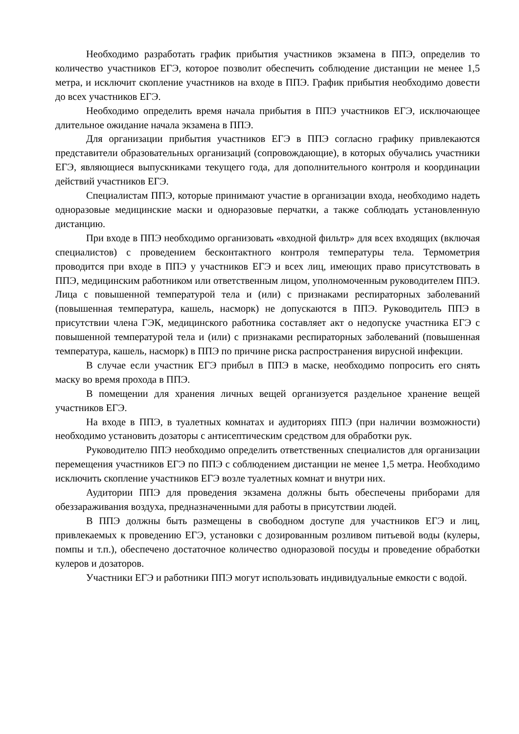Необходимо разработать график прибытия участников экзамена в ППЭ, определив то количество участников ЕГЭ, которое позволит обеспечить соблюдение дистанции не менее 1,5 метра, и исключит скопление участников на входе в ППЭ. График прибытия необходимо довести до всех участников ЕГЭ.
Необходимо определить время начала прибытия в ППЭ участников ЕГЭ, исключающее длительное ожидание начала экзамена в ППЭ.
Для организации прибытия участников ЕГЭ в ППЭ согласно графику привлекаются представители образовательных организаций (сопровождающие), в которых обучались участники ЕГЭ, являющиеся выпускниками текущего года, для дополнительного контроля и координации действий участников ЕГЭ.
Специалистам ППЭ, которые принимают участие в организации входа, необходимо надеть одноразовые медицинские маски и одноразовые перчатки, а также соблюдать установленную дистанцию.
При входе в ППЭ необходимо организовать «входной фильтр» для всех входящих (включая специалистов) с проведением бесконтактного контроля температуры тела. Термометрия проводится при входе в ППЭ у участников ЕГЭ и всех лиц, имеющих право присутствовать в ППЭ, медицинским работником или ответственным лицом, уполномоченным руководителем ППЭ. Лица с повышенной температурой тела и (или) с признаками респираторных заболеваний (повышенная температура, кашель, насморк) не допускаются в ППЭ. Руководитель ППЭ в присутствии члена ГЭК, медицинского работника составляет акт о недопуске участника ЕГЭ с повышенной температурой тела и (или) с признаками респираторных заболеваний (повышенная температура, кашель, насморк) в ППЭ по причине риска распространения вирусной инфекции.
В случае если участник ЕГЭ прибыл в ППЭ в маске, необходимо попросить его снять маску во время прохода в ППЭ.
В помещении для хранения личных вещей организуется раздельное хранение вещей участников ЕГЭ.
На входе в ППЭ, в туалетных комнатах и аудиториях ППЭ (при наличии возможности) необходимо установить дозаторы с антисептическим средством для обработки рук.
Руководителю ППЭ необходимо определить ответственных специалистов для организации перемещения участников ЕГЭ по ППЭ с соблюдением дистанции не менее 1,5 метра. Необходимо исключить скопление участников ЕГЭ возле туалетных комнат и внутри них.
Аудитории ППЭ для проведения экзамена должны быть обеспечены приборами для обеззараживания воздуха, предназначенными для работы в присутствии людей.
В ППЭ должны быть размещены в свободном доступе для участников ЕГЭ и лиц, привлекаемых к проведению ЕГЭ, установки с дозированным розливом питьевой воды (кулеры, помпы и т.п.), обеспечено достаточное количество одноразовой посуды и проведение обработки кулеров и дозаторов.
Участники ЕГЭ и работники ППЭ могут использовать индивидуальные емкости с водой.